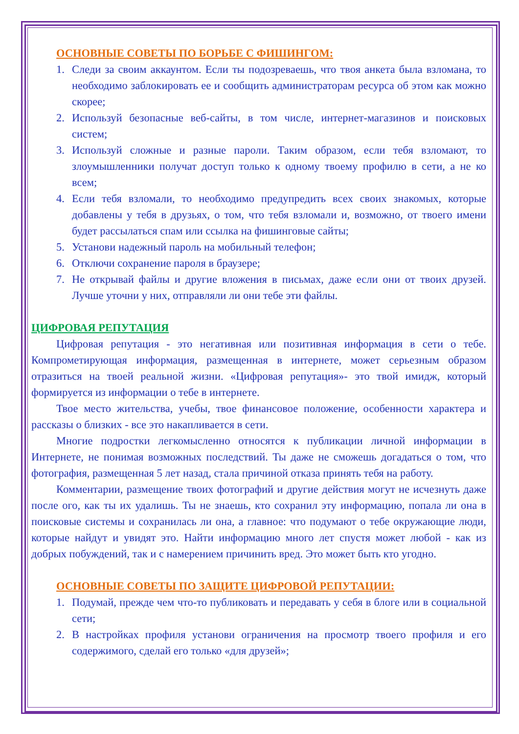ОСНОВНЫЕ СОВЕТЫ ПО БОРЬБЕ С ФИШИНГОМ:
1. Следи за своим аккаунтом. Если ты подозреваешь, что твоя анкета была взломана, то необходимо заблокировать ее и сообщить администраторам ресурса об этом как можно скорее;
2. Используй безопасные веб-сайты, в том числе, интернет-магазинов и поисковых систем;
3. Используй сложные и разные пароли. Таким образом, если тебя взломают, то злоумышленники получат доступ только к одному твоему профилю в сети, а не ко всем;
4. Если тебя взломали, то необходимо предупредить всех своих знакомых, которые добавлены у тебя в друзьях, о том, что тебя взломали и, возможно, от твоего имени будет рассылаться спам или ссылка на фишинговые сайты;
5. Установи надежный пароль на мобильный телефон;
6. Отключи сохранение пароля в браузере;
7. Не открывай файлы и другие вложения в письмах, даже если они от твоих друзей. Лучше уточни у них, отправляли ли они тебе эти файлы.
ЦИФРОВАЯ РЕПУТАЦИЯ
Цифровая репутация - это негативная или позитивная информация в сети о тебе. Компрометирующая информация, размещенная в интернете, может серьезным образом отразиться на твоей реальной жизни. «Цифровая репутация»- это твой имидж, который формируется из информации о тебе в интернете.
Твое место жительства, учебы, твое финансовое положение, особенности характера и рассказы о близких - все это накапливается в сети.
Многие подростки легкомысленно относятся к публикации личной информации в Интернете, не понимая возможных последствий. Ты даже не сможешь догадаться о том, что фотография, размещенная 5 лет назад, стала причиной отказа принять тебя на работу.
Комментарии, размещение твоих фотографий и другие действия могут не исчезнуть даже после ого, как ты их удалишь. Ты не знаешь, кто сохранил эту информацию, попала ли она в поисковые системы и сохранилась ли она, а главное: что подумают о тебе окружающие люди, которые найдут и увидят это. Найти информацию много лет спустя может любой - как из добрых побуждений, так и с намерением причинить вред. Это может быть кто угодно.
ОСНОВНЫЕ СОВЕТЫ ПО ЗАЩИТЕ ЦИФРОВОЙ РЕПУТАЦИИ:
1. Подумай, прежде чем что-то публиковать и передавать у себя в блоге или в социальной сети;
2. В настройках профиля установи ограничения на просмотр твоего профиля и его содержимого, сделай его только «для друзей»;